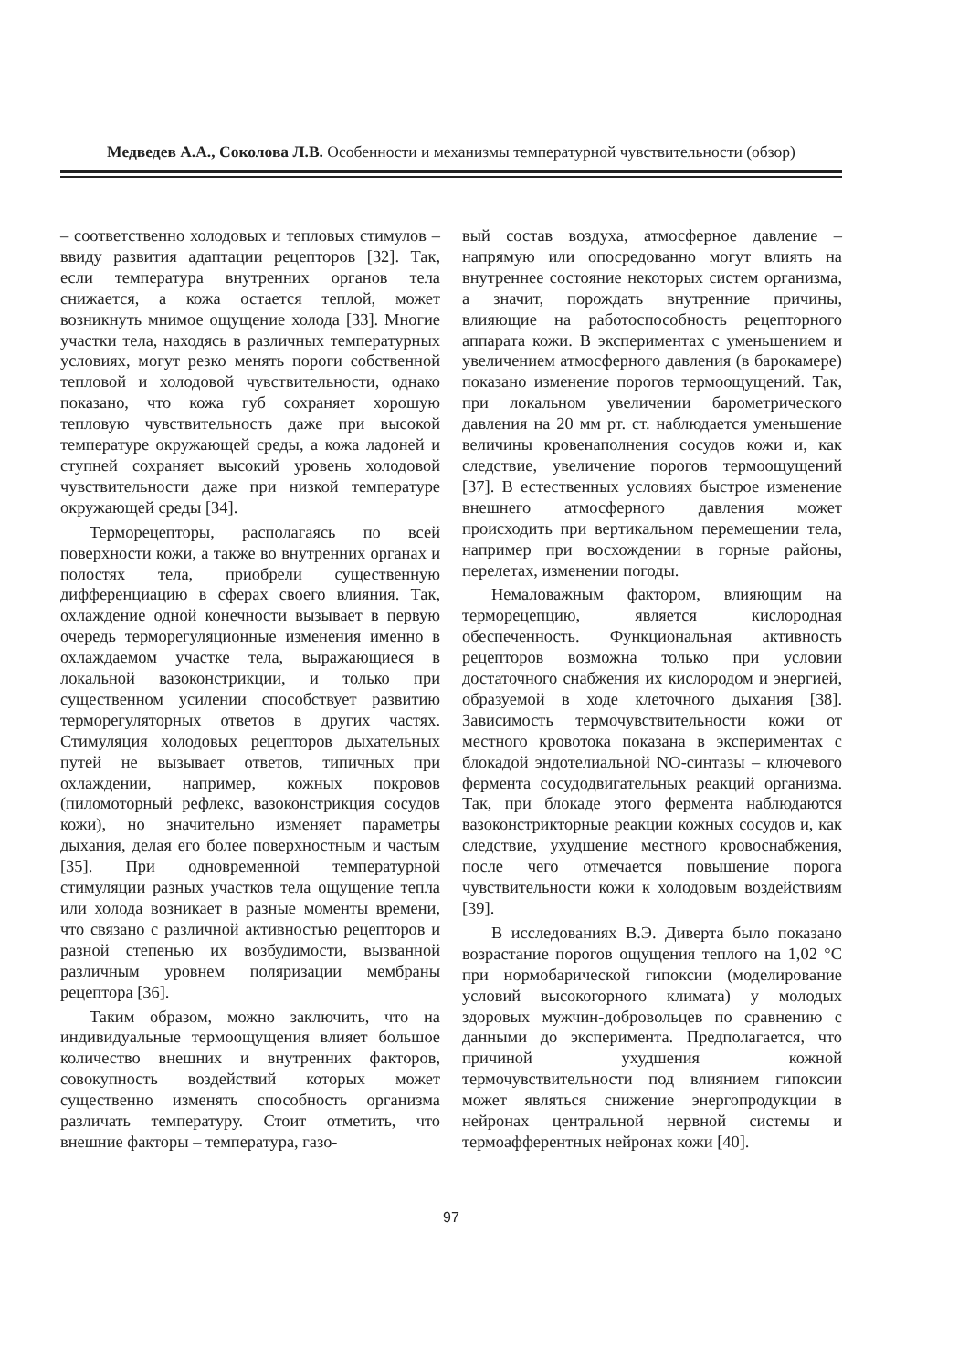Медведев А.А., Соколова Л.В. Особенности и механизмы температурной чувствительности (обзор)
– соответственно холодовых и тепловых стимулов – ввиду развития адаптации рецепторов [32]. Так, если температура внутренних органов тела снижается, а кожа остается теплой, может возникнуть мнимое ощущение холода [33]. Многие участки тела, находясь в различных температурных условиях, могут резко менять пороги собственной тепловой и холодовой чувствительности, однако показано, что кожа губ сохраняет хорошую тепловую чувствительность даже при высокой температуре окружающей среды, а кожа ладоней и ступней сохраняет высокий уровень холодовой чувствительности даже при низкой температуре окружающей среды [34].
Терморецепторы, располагаясь по всей поверхности кожи, а также во внутренних органах и полостях тела, приобрели существенную дифференциацию в сферах своего влияния. Так, охлаждение одной конечности вызывает в первую очередь терморегуляционные изменения именно в охлаждаемом участке тела, выражающиеся в локальной вазоконстрикции, и только при существенном усилении способствует развитию терморегуляторных ответов в других частях. Стимуляция холодовых рецепторов дыхательных путей не вызывает ответов, типичных при охлаждении, например, кожных покровов (пиломоторный рефлекс, вазоконстрикция сосудов кожи), но значительно изменяет параметры дыхания, делая его более поверхностным и частым [35]. При одновременной температурной стимуляции разных участков тела ощущение тепла или холода возникает в разные моменты времени, что связано с различной активностью рецепторов и разной степенью их возбудимости, вызванной различным уровнем поляризации мембраны рецептора [36].
Таким образом, можно заключить, что на индивидуальные термоощущения влияет большое количество внешних и внутренних факторов, совокупность воздействий которых может существенно изменять способность организма различать температуру. Стоит отметить, что внешние факторы – температура, газо-
вый состав воздуха, атмосферное давление – напрямую или опосредованно могут влиять на внутреннее состояние некоторых систем организма, а значит, порождать внутренние причины, влияющие на работоспособность рецепторного аппарата кожи. В экспериментах с уменьшением и увеличением атмосферного давления (в барокамере) показано изменение порогов термоощущений. Так, при локальном увеличении барометрического давления на 20 мм рт. ст. наблюдается уменьшение величины кровенаполнения сосудов кожи и, как следствие, увеличение порогов термоощущений [37]. В естественных условиях быстрое изменение внешнего атмосферного давления может происходить при вертикальном перемещении тела, например при восхождении в горные районы, перелетах, изменении погоды.
Немаловажным фактором, влияющим на терморецепцию, является кислородная обеспеченность. Функциональная активность рецепторов возможна только при условии достаточного снабжения их кислородом и энергией, образуемой в ходе клеточного дыхания [38]. Зависимость термочувствительности кожи от местного кровотока показана в экспериментах с блокадой эндотелиальной NO-синтазы – ключевого фермента сосудодвигательных реакций организма. Так, при блокаде этого фермента наблюдаются вазоконстрикторные реакции кожных сосудов и, как следствие, ухудшение местного кровоснабжения, после чего отмечается повышение порога чувствительности кожи к холодовым воздействиям [39].
В исследованиях В.Э. Диверта было показано возрастание порогов ощущения теплого на 1,02 °С при нормобарической гипоксии (моделирование условий высокогорного климата) у молодых здоровых мужчин-добровольцев по сравнению с данными до эксперимента. Предполагается, что причиной ухудшения кожной термочувствительности под влиянием гипоксии может являться снижение энергопродукции в нейронах центральной нервной системы и термоафферентных нейронах кожи [40].
97